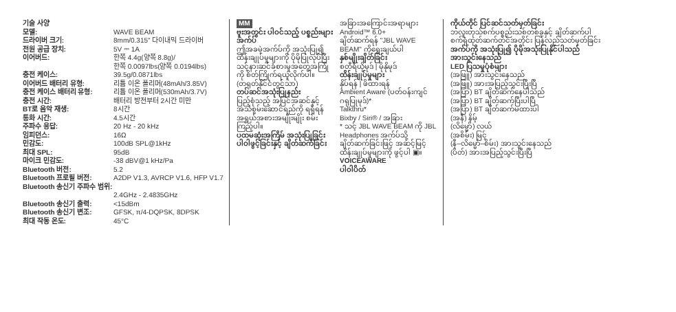기술 사양
| 모델: | WAVE BEAM |
| 드라이버 크기: | 8mm/0.315" 다이내믹 드라이버 |
| 전원 공급 장치: | 5V ⎓ 1A |
| 이어버드: | 한쪽 4.4g(양쪽 8.8g)/ 한쪽 0.0097lbs(양쪽 0.0194lbs) |
| 충전 케이스: | 39.5g/0.0871lbs |
| 이어버드 배터리 유형: | 리튬 이온 폴리머(48mAh/3.85V) |
| 충전 케이스 배터리 유형: | 리튬 이온 폴리머(530mAh/3.7V) |
| 충전 시간: | 배터리 방전부터 2시간 미만 |
| BT로 음악 재생: | 8시간 |
| 통화 시간: | 4.5시간 |
| 주파수 응답: | 20 Hz - 20 kHz |
| 임피던스: | 16Ω |
| 민감도: | 100dB SPL@1kHz |
| 최대 SPL: | 95dB |
| 마이크 민감도: | -38 dBV@1 kHz/Pa |
| Bluetooth 버전: | 5.2 |
| Bluetooth 프로필 버전: | A2DP V1.3, AVRCP V1.6, HFP V1.7 |
| Bluetooth 송신기 주파수 범위: | 2.4GHz - 2.4835GHz |
| Bluetooth 송신기 출력: | <15dBm |
| Bluetooth 송신기 변조: | GFSK, π/4-DQPSK, 8DPSK |
| 최대 작동 온도: | 45°C |
MM
ဗူးအတွင်း ပါဝင်သည့် ပစ္စည်းများ
အက်ပ်
ဤအခမဲ့အက်ပ်ကို အသုံးပြု၍ ထိန်းချုပ်မှုများကို ပိုမိုပြုလုပ်ပြီး သင့်နားဆင်ခံစားမှုအတွေ့အကြုံကို စိတ်ကြိုက်ရယူလိုက်ပါ။
(တရုတ်နိုင်ငံတွင်သာ)
တပ်ဆင်အသုံးပြုနည်း
ပြည့်စုံသည့် အပြင်အဆင်နှင့် အသံစွမ်းဆောင်ရည်ကို ရရှိရန် အရွယ်အစားအမျိုးမျိုး စမ်းကြည့်ပါ။
ပထမဆုံးအကြိမ် အသုံးပြုခြင်း
ပါဝါဖွင့်ခြင်းနှင့် ချိတ်ဆက်ခြင်း
အခြားအကြောင်းအရာများ
Android™ 6.0+
ချိတ်ဆက်ရန် "JBL WAVE BEAM" ကိုရွေးချယ်ပါ
နှစ်မျိုးချိတ်ခြင်း
စတီရီယိုမုဒ် | မိုနိုမုဒ်
ထိန်းချုပ်မှုများ
နှိပ်ရန် | ဖိထားရန်
Ambient Aware (ပတ်ဝန်းကျင်ဂရုပြုမုဒ်)*
Talkthru*
Bixby / Siri® / အခြား
* သင့် JBL WAVE BEAM ကို JBL Headphones အက်ပ်သို့ ချိတ်ဆက်ခြင်းဖြင့် အဆင့်မြင့်ထိန်းချုပ်မှုများကို ဖွင့်ပါ ▣။
VOICEAWARE
ပါဝါပိတ်
ကိုယ်တိုင် ပြင်ဆင်သတ်မှတ်ခြင်း
ဘလူးတုသ်စက်ပစ္စည်းသစ်တစ်ခုနှင့် ချိတ်ဆက်ပါ
စက်ရုံထုတ်ဆက်တင်အတိုင်း ပြန်လည်သတ်မှတ်ခြင်း
အက်ပ်ကို အသုံးပြု၍ ပိုမိုအသုံးပြုနိုင်ပါသည်
အားသွင်းနေသည်
LED ပြသမှုပုံစံများ
(အဖြူ) အားသွင်းနေသည်
(အဖြူ) အားအပြည့်သွင်းပြီးပြီ
(အပြာ) BT ချိတ်ဆက်နေပါသည်
(အပြာ) BT ချိတ်ဆက်ပြီးပါပြီ
(အပြာ) BT ချိတ်ဆက်မထားပါ
(အနီ) နိမ့်
(လိမ္မော်) လယ်
(အစိမ်း) မြင့်
(နီ–လိမ္မော်–စိမ်း) အားသွင်းနေသည်
(ပိတ်) အားအပြည့်သွင်းပြီးပြီ